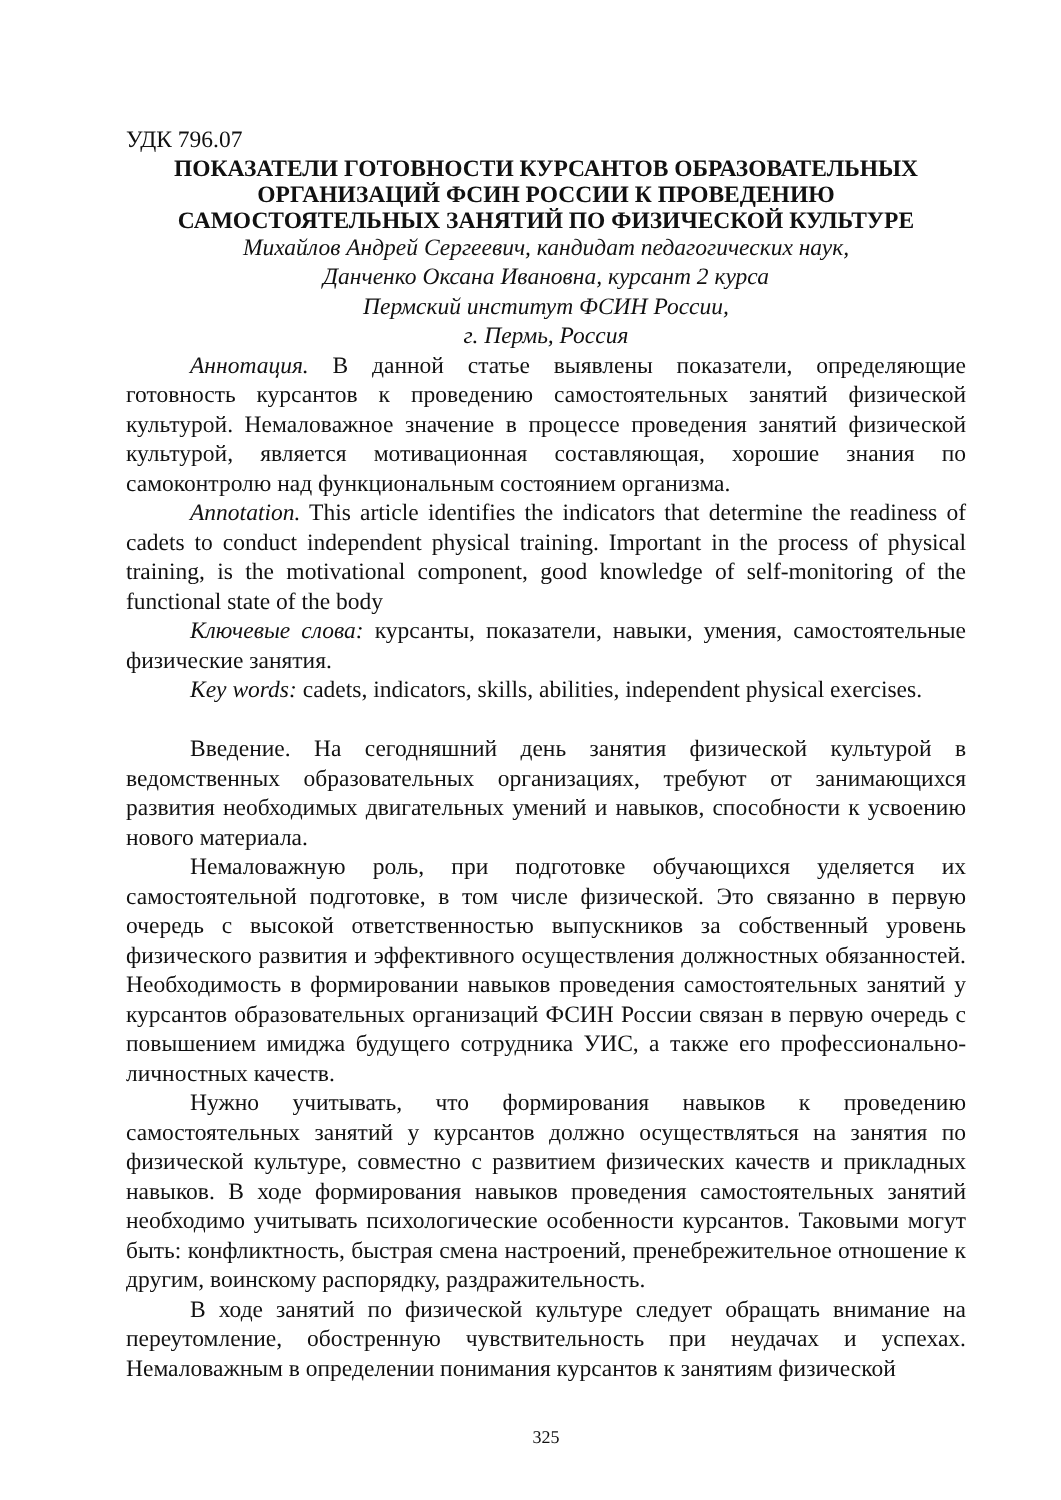УДК 796.07
ПОКАЗАТЕЛИ ГОТОВНОСТИ КУРСАНТОВ ОБРАЗОВАТЕЛЬНЫХ ОРГАНИЗАЦИЙ ФСИН РОССИИ К ПРОВЕДЕНИЮ САМОСТОЯТЕЛЬНЫХ ЗАНЯТИЙ ПО ФИЗИЧЕСКОЙ КУЛЬТУРЕ
Михайлов Андрей Сергеевич, кандидат педагогических наук,
Данченко Оксана Ивановна, курсант 2 курса
Пермский институт ФСИН России,
г. Пермь, Россия
Аннотация. В данной статье выявлены показатели, определяющие готовность курсантов к проведению самостоятельных занятий физической культурой. Немаловажное значение в процессе проведения занятий физической культурой, является мотивационная составляющая, хорошие знания по самоконтролю над функциональным состоянием организма.
Annotation. This article identifies the indicators that determine the readiness of cadets to conduct independent physical training. Important in the process of physical training, is the motivational component, good knowledge of self-monitoring of the functional state of the body
Ключевые слова: курсанты, показатели, навыки, умения, самостоятельные физические занятия.
Key words: cadets, indicators, skills, abilities, independent physical exercises.
Введение. На сегодняшний день занятия физической культурой в ведомственных образовательных организациях, требуют от занимающихся развития необходимых двигательных умений и навыков, способности к усвоению нового материала.
Немаловажную роль, при подготовке обучающихся уделяется их самостоятельной подготовке, в том числе физической. Это связанно в первую очередь с высокой ответственностью выпускников за собственный уровень физического развития и эффективного осуществления должностных обязанностей. Необходимость в формировании навыков проведения самостоятельных занятий у курсантов образовательных организаций ФСИН России связан в первую очередь с повышением имиджа будущего сотрудника УИС, а также его профессионально-личностных качеств.
Нужно учитывать, что формирования навыков к проведению самостоятельных занятий у курсантов должно осуществляться на занятия по физической культуре, совместно с развитием физических качеств и прикладных навыков. В ходе формирования навыков проведения самостоятельных занятий необходимо учитывать психологические особенности курсантов. Таковыми могут быть: конфликтность, быстрая смена настроений, пренебрежительное отношение к другим, воинскому распорядку, раздражительность.
В ходе занятий по физической культуре следует обращать внимание на переутомление, обостренную чувствительность при неудачах и успехах. Немаловажным в определении понимания курсантов к занятиям физической
325